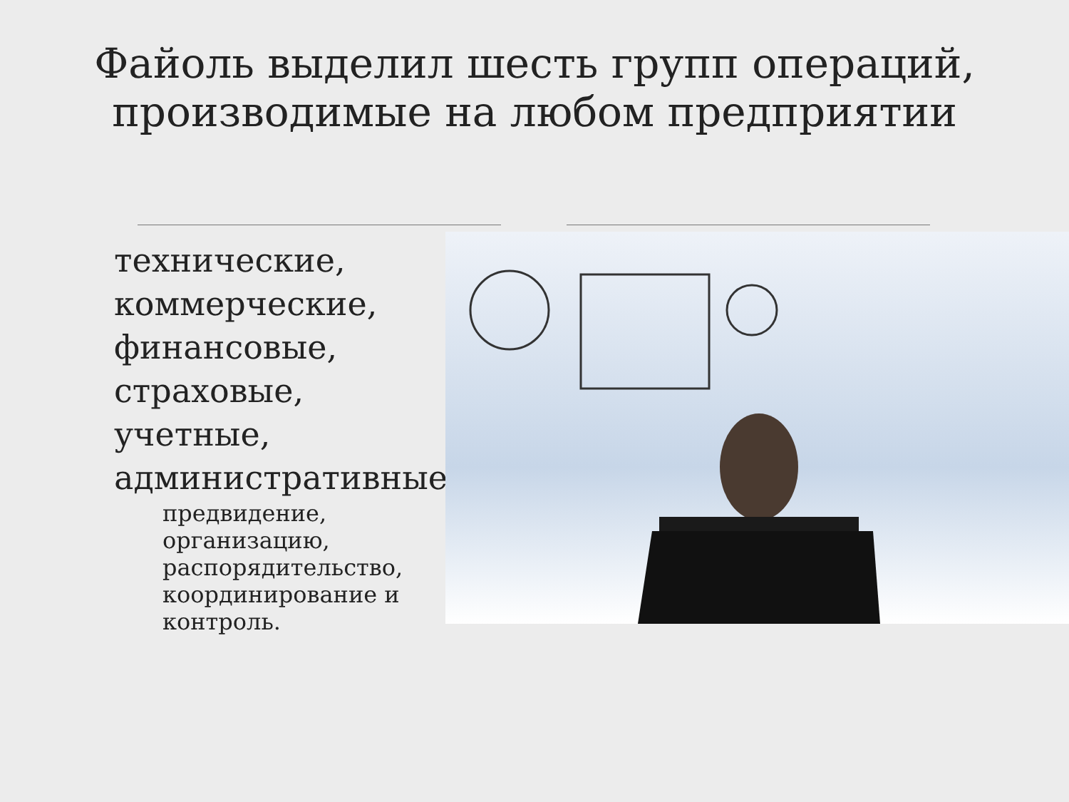Файоль выделил шесть групп операций, производимые на любом предприятии
технические,
коммерческие,
финансовые,
страховые,
учетные,
административные:
предвидение,
организацию,
распорядительство,
координирование и
контроль.